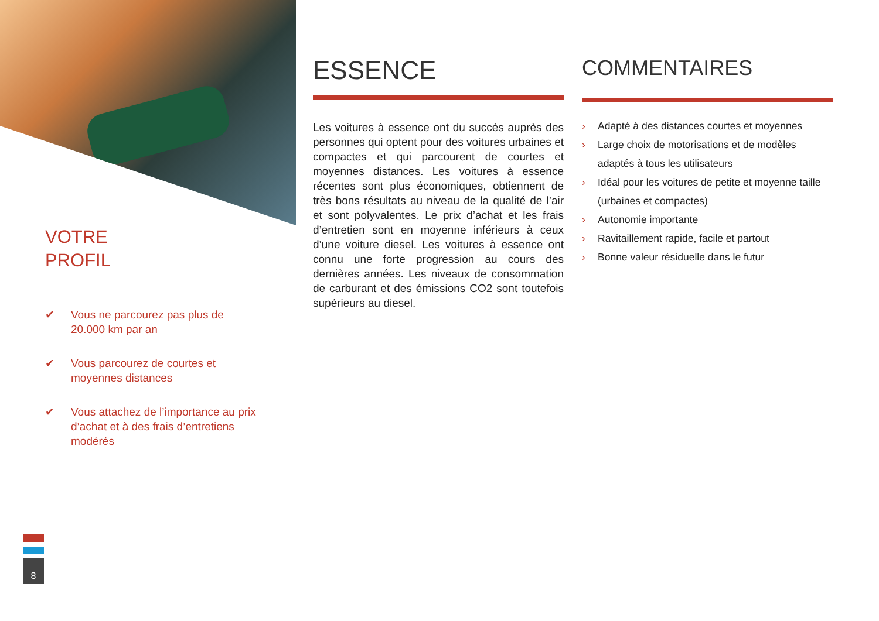VOTRE
PROFIL
✔ Vous ne parcourez pas plus de 20.000 km par an
✔ Vous parcourez de courtes et moyennes distances
✔ Vous attachez de l’importance au prix d’achat et à des frais d’entretiens modérés
8
ESSENCE
Les voitures à essence ont du succès auprès des personnes qui optent pour des voitures urbaines et compactes et qui parcourent de courtes et moyennes distances. Les voitures à essence récentes sont plus économiques, obtiennent de très bons résultats au niveau de la qualité de l’air et sont polyvalentes. Le prix d’achat et les frais d’entretien sont en moyenne inférieurs à ceux d’une voiture diesel. Les voitures à essence ont connu une forte progression au cours des dernières années. Les niveaux de consommation de carburant et des émissions CO2 sont toutefois supérieurs au diesel.
COMMENTAIRES
› Adapté à des distances courtes et moyennes
› Large choix de motorisations et de modèles adaptés à tous les utilisateurs
› Idéal pour les voitures de petite et moyenne taille (urbaines et compactes)
› Autonomie importante
› Ravitaillement rapide, facile et partout
› Bonne valeur résiduelle dans le futur